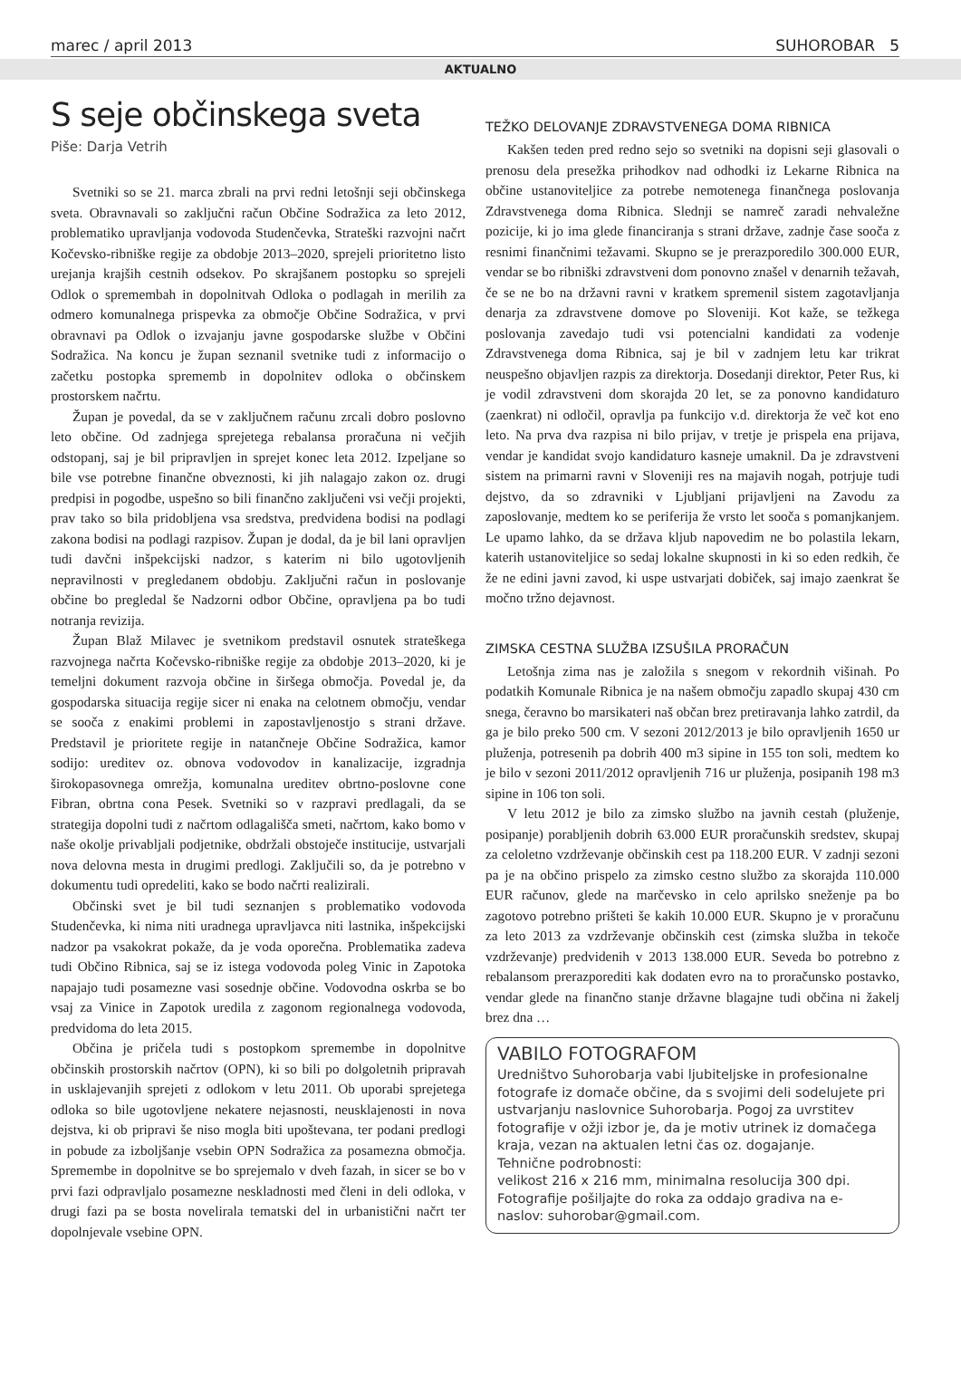marec / april 2013 SUHOROBAR 5
AKTUALNO
S seje občinskega sveta
Piše: Darja Vetrih
Svetniki so se 21. marca zbrali na prvi redni letošnji seji občinskega sveta. Obravnavali so zaključni račun Občine Sodražica za leto 2012, problematiko upravljanja vodovoda Studenčevka, Strateški razvojni načrt Kočevsko-ribniške regije za obdobje 2013–2020, sprejeli prioritetno listo urejanja krajših cestnih odsekov. Po skrajšanem postopku so sprejeli Odlok o spremembah in dopolnitvah Odloka o podlagah in merilih za odmero komunalnega prispevka za območje Občine Sodražica, v prvi obravnavi pa Odlok o izvajanju javne gospodarske službe v Občini Sodražica. Na koncu je župan seznanil svetnike tudi z informacijo o začetku postopka sprememb in dopolnitev odloka o občinskem prostorskem načrtu.
Župan je povedal, da se v zaključnem računu zrcali dobro poslovno leto občine. Od zadnjega sprejetega rebalansa proračuna ni večjih odstopanj, saj je bil pripravljen in sprejet konec leta 2012. Izpeljane so bile vse potrebne finančne obveznosti, ki jih nalagajo zakon oz. drugi predpisi in pogodbe, uspešno so bili finančno zaključeni vsi večji projekti, prav tako so bila pridobljena vsa sredstva, predvidena bodisi na podlagi zakona bodisi na podlagi razpisov. Župan je dodal, da je bil lani opravljen tudi davčni inšpekcijski nadzor, s katerim ni bilo ugotovljenih nepravilnosti v pregledanem obdobju. Zaključni račun in poslovanje občine bo pregledal še Nadzorni odbor Občine, opravljena pa bo tudi notranja revizija.
Župan Blaž Milavec je svetnikom predstavil osnutek strateškega razvojnega načrta Kočevsko-ribniške regije za obdobje 2013–2020, ki je temeljni dokument razvoja občine in širšega območja. Povedal je, da gospodarska situacija regije sicer ni enaka na celotnem območju, vendar se sooča z enakimi problemi in zapostavljenostjo s strani države. Predstavil je prioritete regije in natančneje Občine Sodražica, kamor sodijo: ureditev oz. obnova vodovodov in kanalizacije, izgradnja širokopasovnega omrežja, komunalna ureditev obrtno-poslovne cone Fibran, obrtna cona Pesek. Svetniki so v razpravi predlagali, da se strategija dopolni tudi z načrtom odlagališča smeti, načrtom, kako bomo v naše okolje privabljali podjetnike, obdržali obstoječe institucije, ustvarjali nova delovna mesta in drugimi predlogi. Zaključili so, da je potrebno v dokumentu tudi opredeliti, kako se bodo načrti realizirali.
Občinski svet je bil tudi seznanjen s problematiko vodovoda Studenčevka, ki nima niti uradnega upravljavca niti lastnika, inšpekcijski nadzor pa vsakokrat pokaže, da je voda oporečna. Problematika zadeva tudi Občino Ribnica, saj se iz istega vodovoda poleg Vinic in Zapotoka napajajo tudi posamezne vasi sosednje občine. Vodovodna oskrba se bo vsaj za Vinice in Zapotok uredila z zagonom regionalnega vodovoda, predvidoma do leta 2015.
Občina je pričela tudi s postopkom spremembe in dopolnitve občinskih prostorskih načrtov (OPN), ki so bili po dolgoletnih pripravah in usklajevanjih sprejeti z odlokom v letu 2011. Ob uporabi sprejetega odloka so bile ugotovljene nekatere nejasnosti, neusklajenosti in nova dejstva, ki ob pripravi še niso mogla biti upoštevana, ter podani predlogi in pobude za izboljšanje vsebin OPN Sodražica za posamezna območja. Spremembe in dopolnitve se bo sprejemalo v dveh fazah, in sicer se bo v prvi fazi odpravljalo posamezne neskladnosti med členi in deli odloka, v drugi fazi pa se bosta novelirala tematski del in urbanistični načrt ter dopolnjevale vsebine OPN.
TEŽKO DELOVANJE ZDRAVSTVENEGA DOMA RIBNICA
Kakšen teden pred redno sejo so svetniki na dopisni seji glasovali o prenosu dela presežka prihodkov nad odhodki iz Lekarne Ribnica na občine ustanoviteljice za potrebe nemotenega finančnega poslovanja Zdravstvenega doma Ribnica. Slednji se namreč zaradi nehvaležne pozicije, ki jo ima glede financiranja s strani države, zadnje čase sooča z resnimi finančnimi težavami. Skupno se je prerazporedilo 300.000 EUR, vendar se bo ribniški zdravstveni dom ponovno znašel v denarnih težavah, če se ne bo na državni ravni v kratkem spremenil sistem zagotavljanja denarja za zdravstvene domove po Sloveniji. Kot kaže, se težkega poslovanja zavedajo tudi vsi potencialni kandidati za vodenje Zdravstvenega doma Ribnica, saj je bil v zadnjem letu kar trikrat neuspešno objavljen razpis za direktorja. Dosedanji direktor, Peter Rus, ki je vodil zdravstveni dom skorajda 20 let, se za ponovno kandidaturo (zaenkrat) ni odločil, opravlja pa funkcijo v.d. direktorja že več kot eno leto. Na prva dva razpisa ni bilo prijav, v tretje je prispela ena prijava, vendar je kandidat svojo kandidaturo kasneje umaknil. Da je zdravstveni sistem na primarni ravni v Sloveniji res na majavih nogah, potrjuje tudi dejstvo, da so zdravniki v Ljubljani prijavljeni na Zavodu za zaposlovanje, medtem ko se periferija že vrsto let sooča s pomanjkanjem. Le upamo lahko, da se država kljub napovedim ne bo polastila lekarn, katerih ustanoviteljice so sedaj lokalne skupnosti in ki so eden redkih, če že ne edini javni zavod, ki uspe ustvarjati dobiček, saj imajo zaenkrat še močno tržno dejavnost.
ZIMSKA CESTNA SLUŽBA IZSUŠILA PRORAČUN
Letošnja zima nas je založila s snegom v rekordnih višinah. Po podatkih Komunale Ribnica je na našem območju zapadlo skupaj 430 cm snega, čeravno bo marsikateri naš občan brez pretiravanja lahko zatrdil, da ga je bilo preko 500 cm. V sezoni 2012/2013 je bilo opravljenih 1650 ur pluženja, potresenih pa dobrih 400 m3 sipine in 155 ton soli, medtem ko je bilo v sezoni 2011/2012 opravljenih 716 ur pluženja, posipanih 198 m3 sipine in 106 ton soli.
V letu 2012 je bilo za zimsko službo na javnih cestah (pluženje, posipanje) porabljenih dobrih 63.000 EUR proračunskih sredstev, skupaj za celoletno vzdrževanje občinskih cest pa 118.200 EUR. V zadnji sezoni pa je na občino prispelo za zimsko cestno službo za skorajda 110.000 EUR računov, glede na marčevsko in celo aprilsko sneženje pa bo zagotovo potrebno prišteti še kakih 10.000 EUR. Skupno je v proračunu za leto 2013 za vzdrževanje občinskih cest (zimska služba in tekoče vzdrževanje) predvidenih v 2013 138.000 EUR. Seveda bo potrebno z rebalansom prerazporediti kak dodaten evro na to proračunsko postavko, vendar glede na finančno stanje državne blagajne tudi občina ni žakelj brez dna …
VABILO FOTOGRAFOM
Uredništvo Suhorobarja vabi ljubiteljske in profesionalne fotografe iz domače občine, da s svojimi deli sodelujete pri ustvarjanju naslovnice Suhorobarja. Pogoj za uvrstitev fotografije v ožji izbor je, da je motiv utrinek iz domačega kraja, vezan na aktualen letni čas oz. dogajanje.
Tehnične podrobnosti:
velikost 216 x 216 mm, minimalna resolucija 300 dpi.
Fotografije pošiljajte do roka za oddajo gradiva na e-naslov: suhorobar@gmail.com.